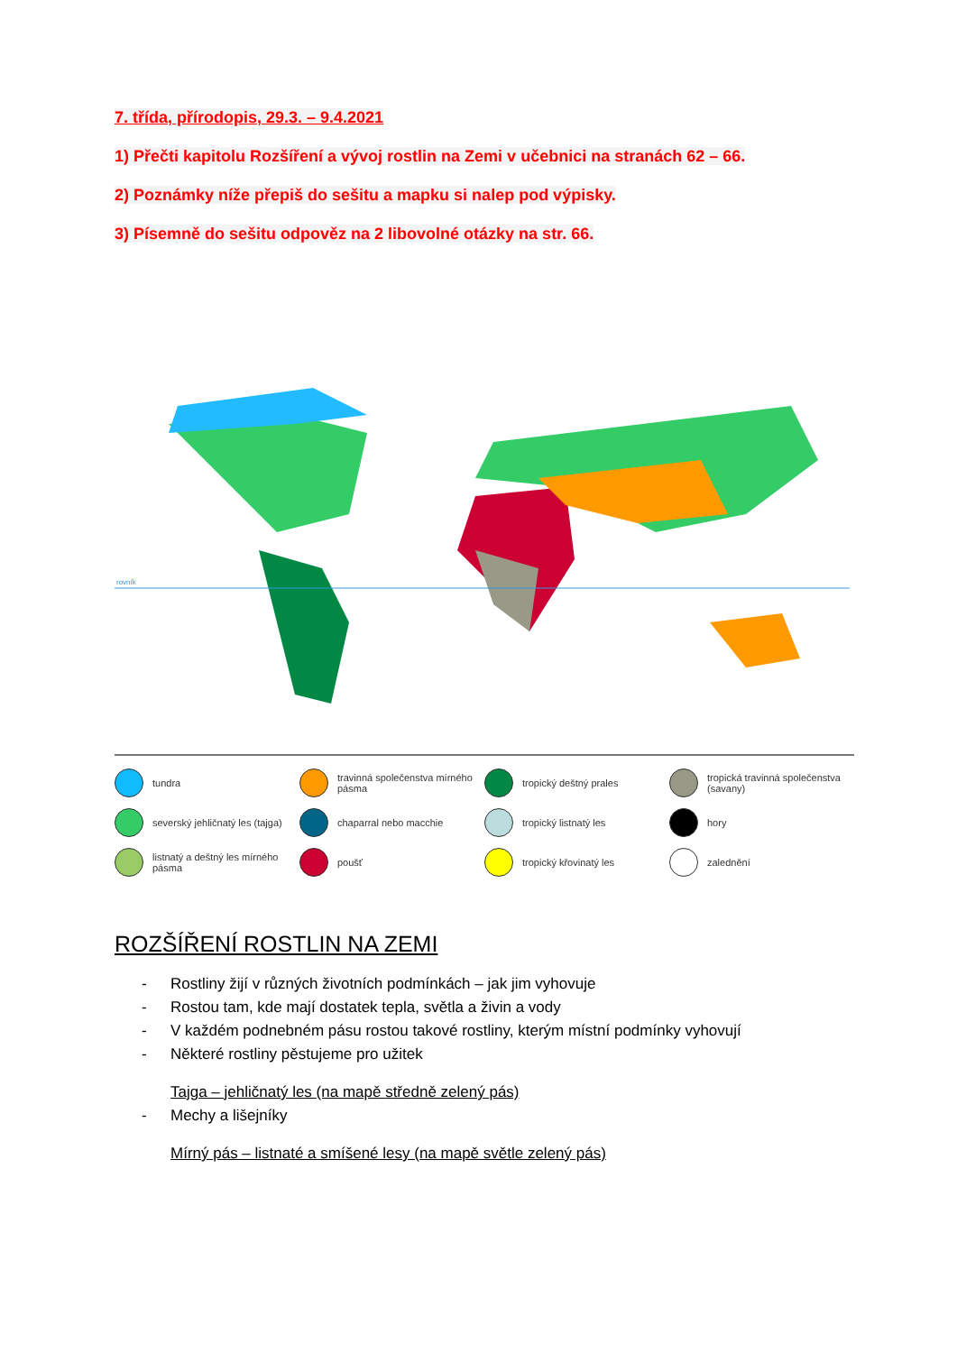7. třída, přírodopis, 29.3. – 9.4.2021
1) Přečti kapitolu Rozšíření a vývoj rostlin na Zemi v učebnici na stranách 62 – 66.
2) Poznámky níže přepiš do sešitu a mapku si nalep pod výpisky.
3) Písemně do sešitu odpověz na 2 libovolné otázky na str. 66.
rovník
tundra
travinná společenstva mírného pásma
tropický deštný prales
tropická travinná společenstva (savany)
severský jehličnatý les (tajga)
chaparral nebo macchie
tropický listnatý les
hory
listnatý a deštný les mírného pásma
poušť
tropický křovinatý les
zalednění
ROZŠÍŘENÍ ROSTLIN NA ZEMI
- Rostliny žijí v různých životních podmínkách – jak jim vyhovuje
- Rostou tam, kde mají dostatek tepla, světla a živin a vody
- V každém podnebném pásu rostou takové rostliny, kterým místní podmínky vyhovují
- Některé rostliny pěstujeme pro užitek
Tajga – jehličnatý les (na mapě středně zelený pás)
- Mechy a lišejníky
Mírný pás – listnaté a smíšené lesy (na mapě světle zelený pás)